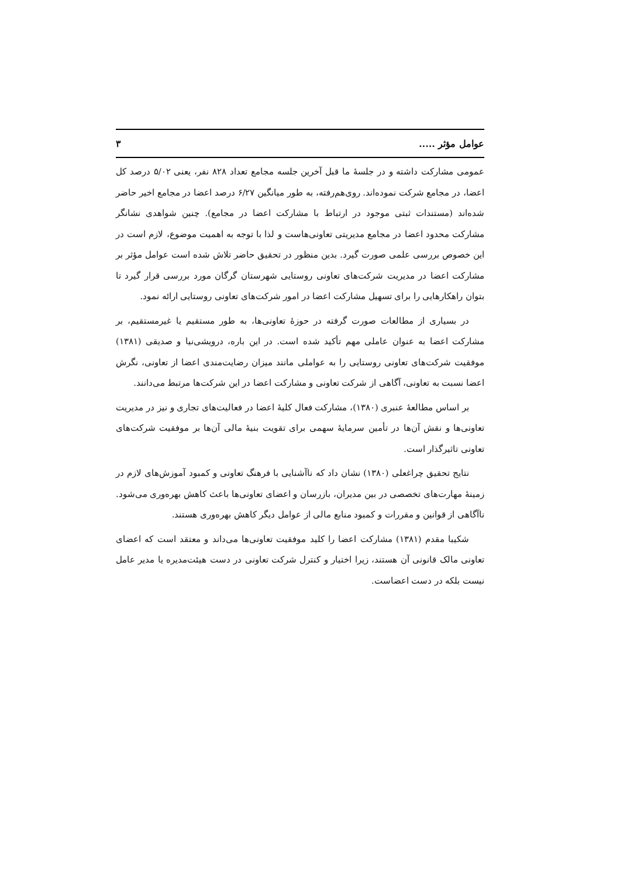عوامل مؤثر ..... ۳
عمومی مشارکت داشته و در جلسهٔ ما قبل آخرین جلسه مجامع تعداد ۸۲۸ نفر، یعنی ۵/۰۲ درصد کل اعضا، در مجامع شرکت نموده‌اند. روی‌هم‌رفته، به طور میانگین ۶/۲۷ درصد اعضا در مجامع اخیر حاضر شده‌اند (مستندات ثبتی موجود در ارتباط با مشارکت اعضا در مجامع). چنین شواهدی نشانگر مشارکت محدود اعضا در مجامع مدیریتی تعاونی‌هاست و لذا با توجه به اهمیت موضوع، لازم است در این خصوص بررسی علمی صورت گیرد. بدین منظور در تحقیق حاضر تلاش شده است عوامل مؤثر بر مشارکت اعضا در مدیریت شرکت‌های تعاونی روستایی شهرستان گرگان مورد بررسی قرار گیرد تا بتوان راهکارهایی را برای تسهیل مشارکت اعضا در امور شرکت‌های تعاونی روستایی ارائه نمود.
در بسیاری از مطالعات صورت گرفته در حوزهٔ تعاونی‌ها، به طور مستقیم یا غیرمستقیم، بر مشارکت اعضا به عنوان عاملی مهم تأکید شده است. در این باره، درویشی‌نیا و صدیقی (۱۳۸۱) موفقیت شرکت‌های تعاونی روستایی را به عواملی مانند میزان رضایت‌مندی اعضا از تعاونی، نگرش اعضا نسبت به تعاونی، آگاهی از شرکت تعاونی و مشارکت اعضا در این شرکت‌ها مرتبط می‌دانند.
بر اساس مطالعهٔ عنبری (۱۳۸۰)، مشارکت فعال کلیهٔ اعضا در فعالیت‌های تجاری و نیز در مدیریت تعاونی‌ها و نقش آن‌ها در تأمین سرمایهٔ سهمی برای تقویت بنیهٔ مالی آن‌ها بر موفقیت شرکت‌های تعاونی تاثیرگذار است.
نتایج تحقیق چراغعلی (۱۳۸۰) نشان داد که ناآشنایی با فرهنگ تعاونی و کمبود آموزش‌های لازم در زمینهٔ مهارت‌های تخصصی در بین مدیران، بازرسان و اعضای تعاونی‌ها باعث کاهش بهره‌وری می‌شود. ناآگاهی از قوانین و مقررات و کمبود منابع مالی از عوامل دیگر کاهش بهره‌وری هستند.
شکیبا مقدم (۱۳۸۱) مشارکت اعضا را کلید موفقیت تعاونی‌ها می‌داند و معتقد است که اعضای تعاونی مالک قانونی آن هستند، زیرا اختیار و کنترل شرکت تعاونی در دست هیئت‌مدیره یا مدیر عامل نیست بلکه در دست اعضاست.